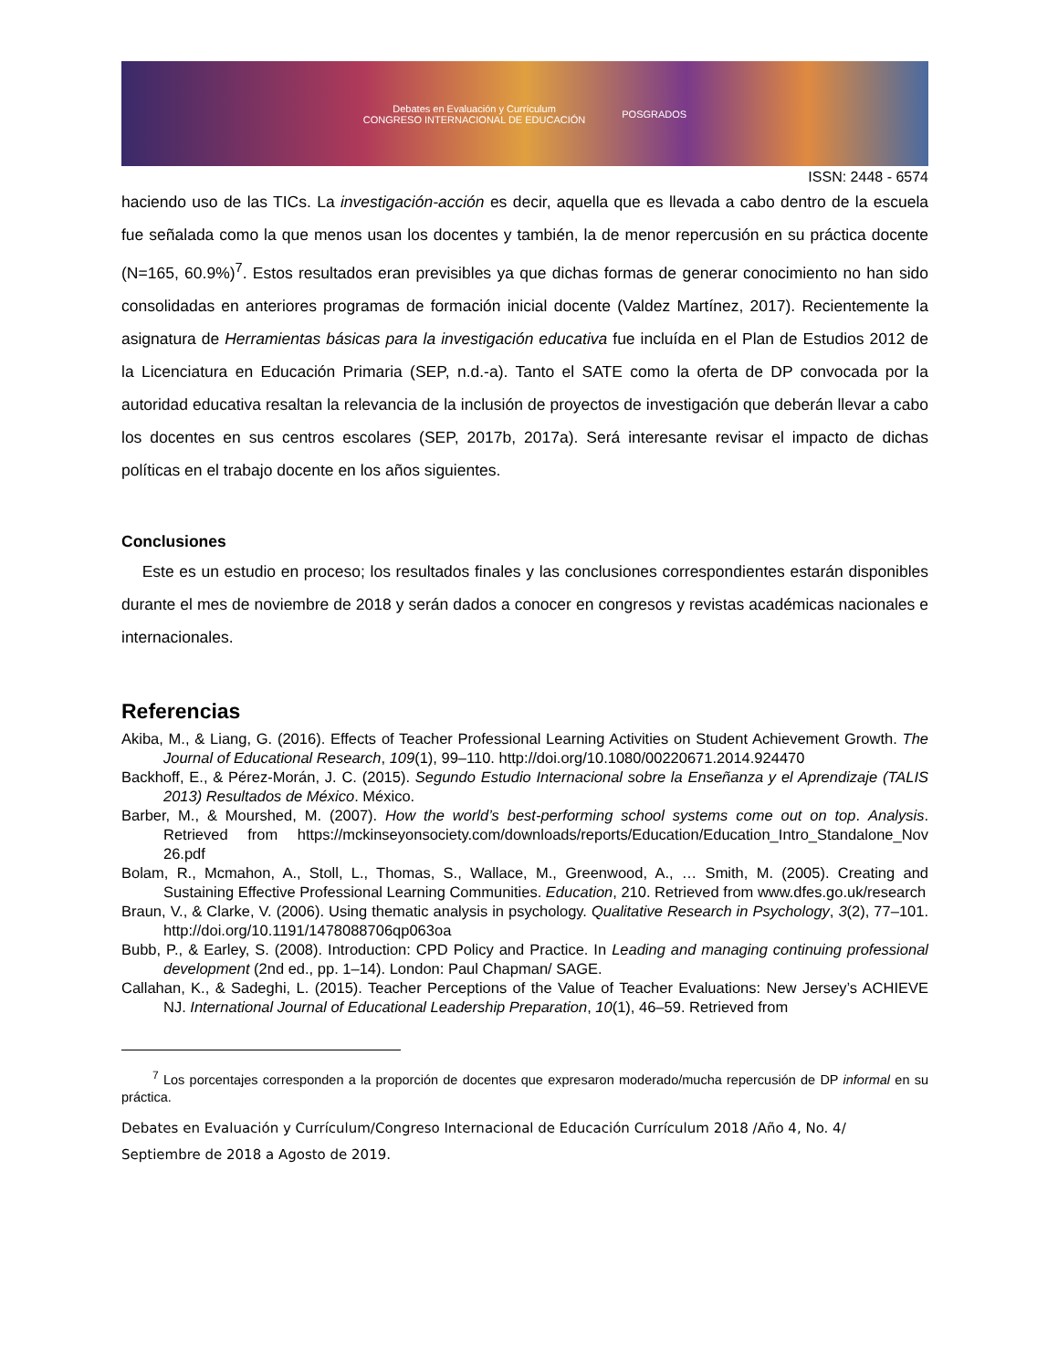Debates en Evaluación y Currículum
CONGRESO INTERNACIONAL DE EDUCACIÓN
POSGRADOS
ISSN: 2448 - 6574
haciendo uso de las TICs. La investigación-acción es decir, aquella que es llevada a cabo dentro de la escuela fue señalada como la que menos usan los docentes y también, la de menor repercusión en su práctica docente (N=165, 60.9%)<sup>7</sup>. Estos resultados eran previsibles ya que dichas formas de generar conocimiento no han sido consolidadas en anteriores programas de formación inicial docente (Valdez Martínez, 2017). Recientemente la asignatura de Herramientas básicas para la investigación educativa fue incluída en el Plan de Estudios 2012 de la Licenciatura en Educación Primaria (SEP, n.d.-a). Tanto el SATE como la oferta de DP convocada por la autoridad educativa resaltan la relevancia de la inclusión de proyectos de investigación que deberán llevar a cabo los docentes en sus centros escolares (SEP, 2017b, 2017a). Será interesante revisar el impacto de dichas políticas en el trabajo docente en los años siguientes.
Conclusiones
Este es un estudio en proceso; los resultados finales y las conclusiones correspondientes estarán disponibles durante el mes de noviembre de 2018 y serán dados a conocer en congresos y revistas académicas nacionales e internacionales.
Referencias
Akiba, M., & Liang, G. (2016). Effects of Teacher Professional Learning Activities on Student Achievement Growth. The Journal of Educational Research, 109(1), 99–110. http://doi.org/10.1080/00220671.2014.924470
Backhoff, E., & Pérez-Morán, J. C. (2015). Segundo Estudio Internacional sobre la Enseñanza y el Aprendizaje (TALIS 2013) Resultados de México. México.
Barber, M., & Mourshed, M. (2007). How the world’s best-performing school systems come out on top. Analysis. Retrieved from https://mckinseyonsociety.com/downloads/reports/Education/Education_Intro_Standalone_Nov 26.pdf
Bolam, R., Mcmahon, A., Stoll, L., Thomas, S., Wallace, M., Greenwood, A., … Smith, M. (2005). Creating and Sustaining Effective Professional Learning Communities. Education, 210. Retrieved from www.dfes.go.uk/research
Braun, V., & Clarke, V. (2006). Using thematic analysis in psychology. Qualitative Research in Psychology, 3(2), 77–101. http://doi.org/10.1191/1478088706qp063oa
Bubb, P., & Earley, S. (2008). Introduction: CPD Policy and Practice. In Leading and managing continuing professional development (2nd ed., pp. 1–14). London: Paul Chapman/ SAGE.
Callahan, K., & Sadeghi, L. (2015). Teacher Perceptions of the Value of Teacher Evaluations: New Jersey’s ACHIEVE NJ. International Journal of Educational Leadership Preparation, 10(1), 46–59. Retrieved from
<sup>7</sup> Los porcentajes corresponden a la proporción de docentes que expresaron moderado/mucha repercusión de DP informal en su práctica.
Debates en Evaluación y Currículum/Congreso Internacional de Educación Currículum 2018 /Año 4, No. 4/ Septiembre de 2018 a Agosto de 2019.